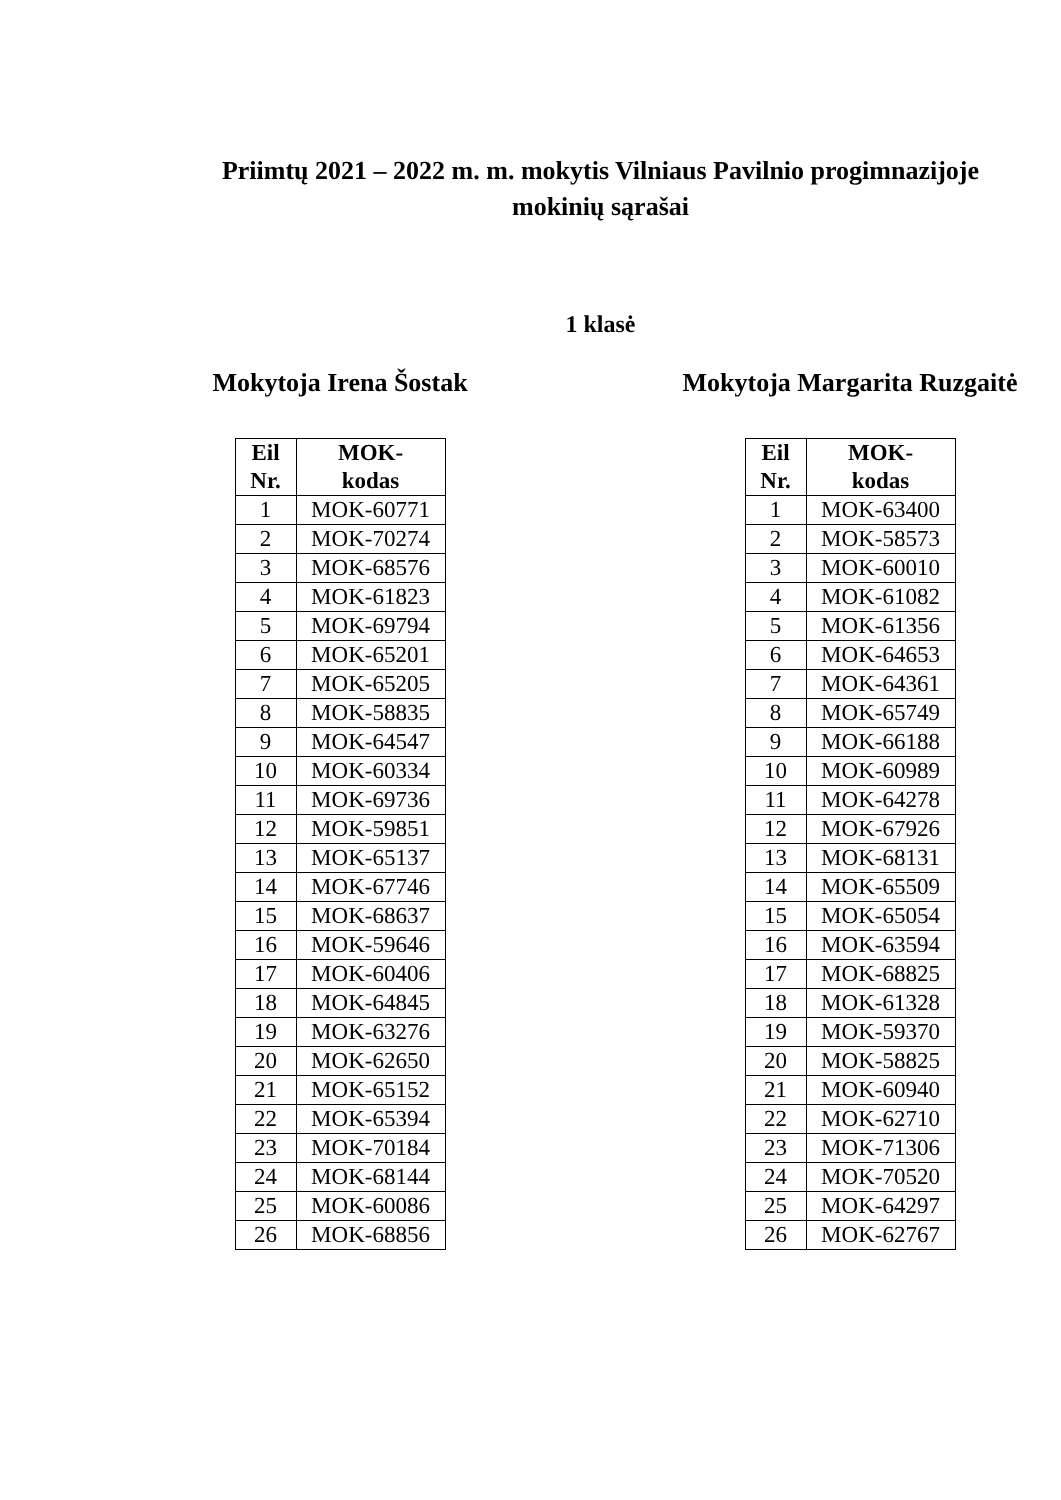Priimtų 2021 – 2022 m. m. mokytis Vilniaus Pavilnio progimnazijoje
mokinių sąrašai
1 klasė
Mokytoja Irena Šostak
| Eil Nr. | MOK- kodas |
| --- | --- |
| 1 | MOK-60771 |
| 2 | MOK-70274 |
| 3 | MOK-68576 |
| 4 | MOK-61823 |
| 5 | MOK-69794 |
| 6 | MOK-65201 |
| 7 | MOK-65205 |
| 8 | MOK-58835 |
| 9 | MOK-64547 |
| 10 | MOK-60334 |
| 11 | MOK-69736 |
| 12 | MOK-59851 |
| 13 | MOK-65137 |
| 14 | MOK-67746 |
| 15 | MOK-68637 |
| 16 | MOK-59646 |
| 17 | MOK-60406 |
| 18 | MOK-64845 |
| 19 | MOK-63276 |
| 20 | MOK-62650 |
| 21 | MOK-65152 |
| 22 | MOK-65394 |
| 23 | MOK-70184 |
| 24 | MOK-68144 |
| 25 | MOK-60086 |
| 26 | MOK-68856 |
Mokytoja Margarita Ruzgaitė
| Eil Nr. | MOK- kodas |
| --- | --- |
| 1 | MOK-63400 |
| 2 | MOK-58573 |
| 3 | MOK-60010 |
| 4 | MOK-61082 |
| 5 | MOK-61356 |
| 6 | MOK-64653 |
| 7 | MOK-64361 |
| 8 | MOK-65749 |
| 9 | MOK-66188 |
| 10 | MOK-60989 |
| 11 | MOK-64278 |
| 12 | MOK-67926 |
| 13 | MOK-68131 |
| 14 | MOK-65509 |
| 15 | MOK-65054 |
| 16 | MOK-63594 |
| 17 | MOK-68825 |
| 18 | MOK-61328 |
| 19 | MOK-59370 |
| 20 | MOK-58825 |
| 21 | MOK-60940 |
| 22 | MOK-62710 |
| 23 | MOK-71306 |
| 24 | MOK-70520 |
| 25 | MOK-64297 |
| 26 | MOK-62767 |